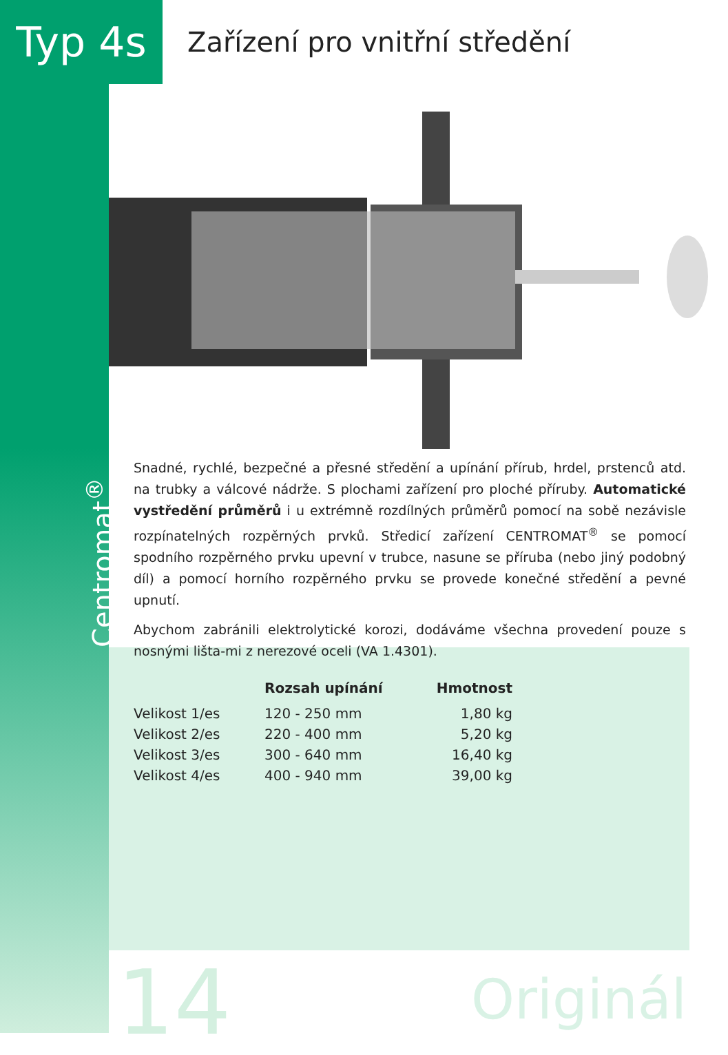Typ 4s
Zařízení pro vnitřní středění
Centromat<sup>®</sup>
Snadné, rychlé, bezpečné a přesné středění a upínání přírub, hrdel, prstenců atd. na trubky a válcové nádrže. S plochami zařízení pro ploché příruby. Automatické vystředění průměrů i u extrémně rozdílných průměrů pomocí na sobě nezávisle rozpínatelných rozpěrných prvků. Středicí zařízení CENTROMAT<sup>®</sup> se pomocí spodního rozpěrného prvku upevní v trubce, nasune se příruba (nebo jiný podobný díl) a pomocí horního rozpěrného prvku se provede konečné středění a pevné upnutí.
Abychom zabránili elektrolytické korozi, dodáváme všechna provedení pouze s nosnými lišta-mi z nerezové oceli (VA 1.4301).
| | Rozsah upínání | Hmotnost |
| --- | --- | --- |
| Velikost 1/es | 120 - 250 mm | 1,80 kg |
| Velikost 2/es | 220 - 400 mm | 5,20 kg |
| Velikost 3/es | 300 - 640 mm | 16,40 kg |
| Velikost 4/es | 400 - 940 mm | 39,00 kg |
14 Originál